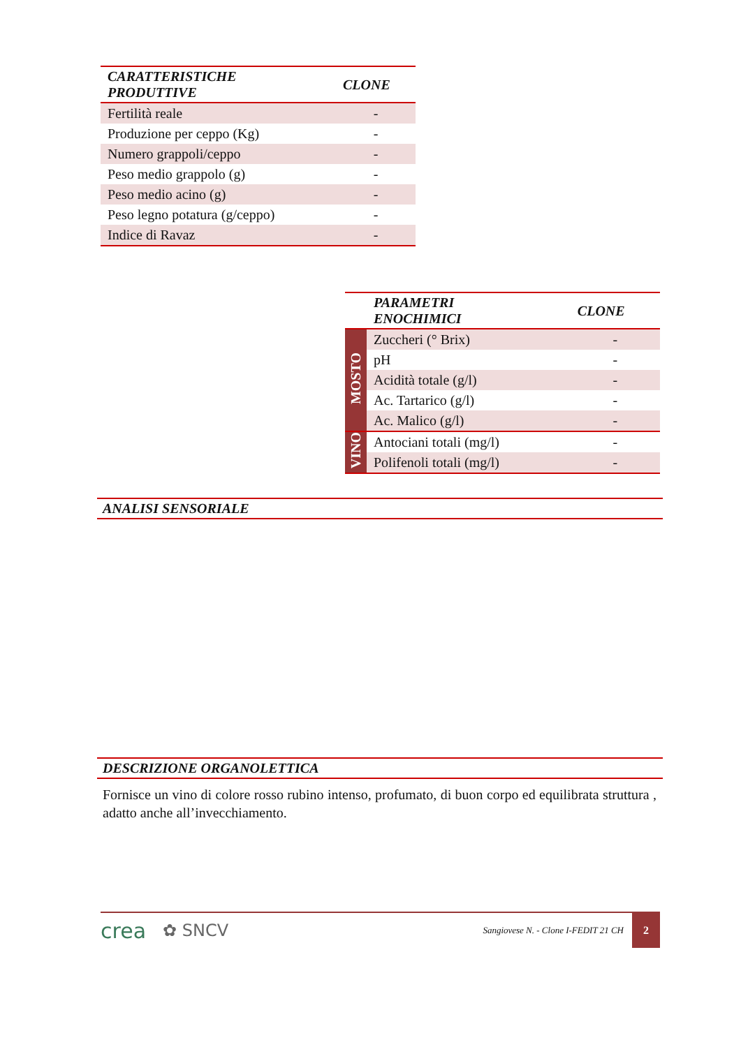| CARATTERISTICHE PRODUTTIVE | CLONE |
| --- | --- |
| Fertilità reale | - |
| Produzione per ceppo (Kg) | - |
| Numero grappoli/ceppo | - |
| Peso medio grappolo (g) | - |
| Peso medio acino (g) | - |
| Peso legno potatura (g/ceppo) | - |
| Indice di Ravaz | - |
| | PARAMETRI ENOCHIMICI | CLONE |
| --- | --- | --- |
| MOSTO | Zuccheri (° Brix) | - |
| | pH | - |
| | Acidità totale (g/l) | - |
| | Ac. Tartarico (g/l) | - |
| | Ac. Malico (g/l) | - |
| VINO | Antociani totali (mg/l) | - |
| | Polifenoli totali (mg/l) | - |
ANALISI SENSORIALE
DESCRIZIONE ORGANOLETTICA
Fornisce un vino di colore rosso rubino intenso, profumato, di buon corpo ed equilibrata struttura , adatto anche all’invecchiamento.
crea ✿ SNCV Sangiovese N. - Clone I-FEDIT 21 CH
2